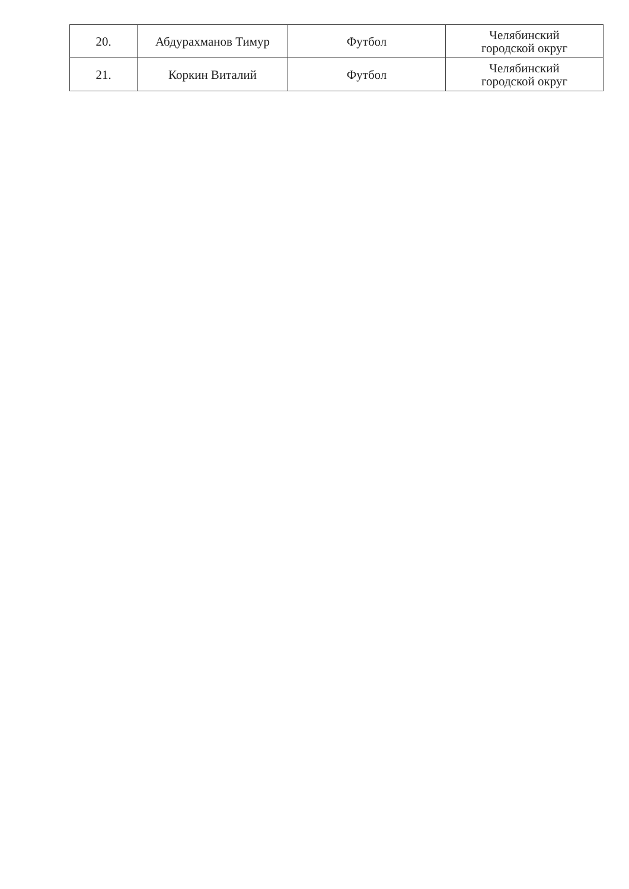| 20. | Абдурахманов Тимур | Футбол | Челябинский городской округ |
| 21. | Коркин Виталий | Футбол | Челябинский городской округ |